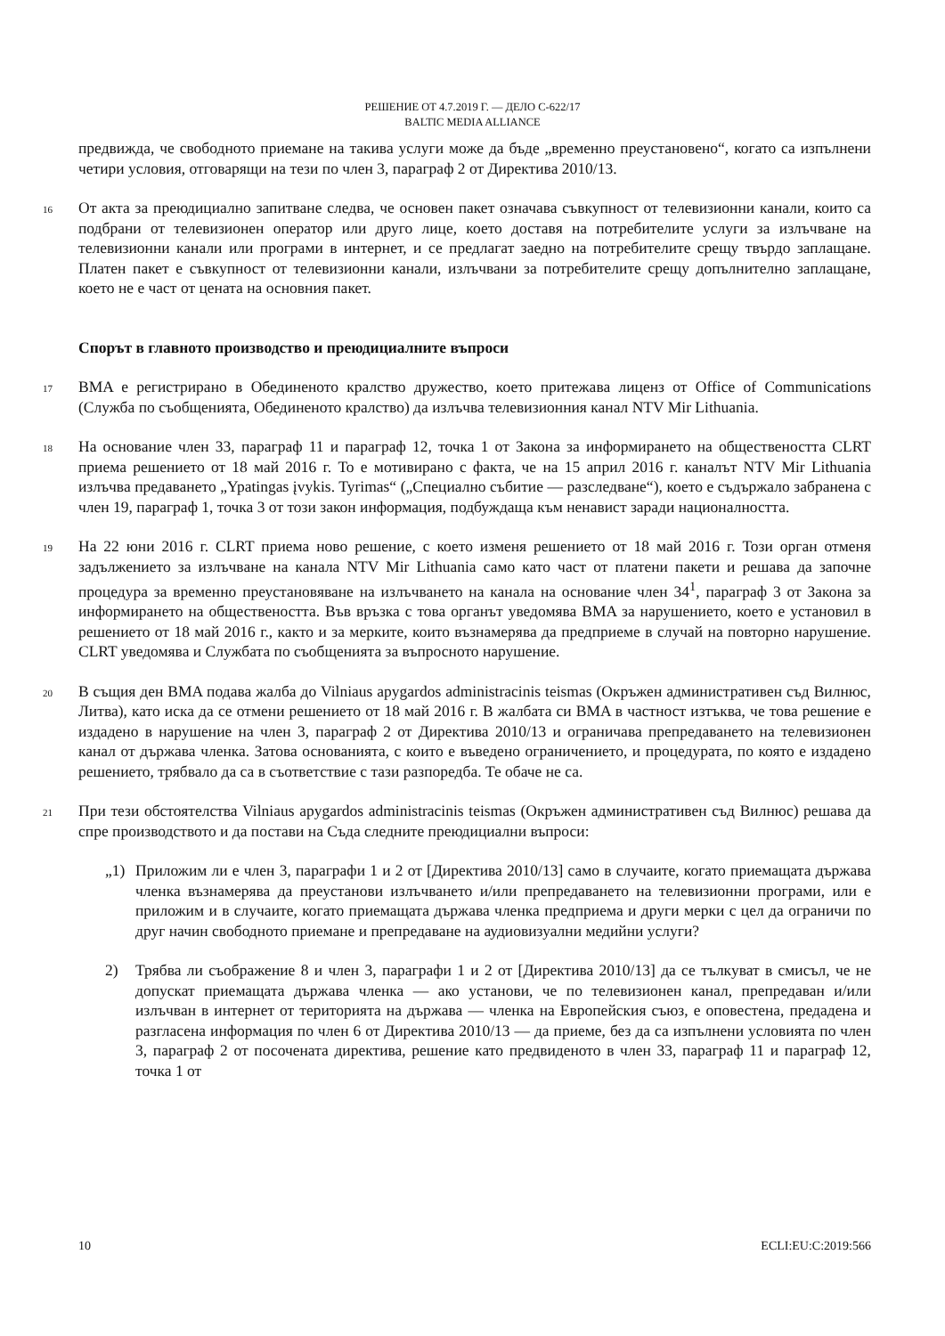РЕШЕНИЕ ОТ 4.7.2019 Г. — ДЕЛО C-622/17
BALTIC MEDIA ALLIANCE
предвижда, че свободното приемане на такива услуги може да бъде „временно преустановено“, когато са изпълнени четири условия, отговарящи на тези по член 3, параграф 2 от Директива 2010/13.
16 От акта за преюдициално запитване следва, че основен пакет означава съвкупност от телевизионни канали, които са подбрани от телевизионен оператор или друго лице, което доставя на потребителите услуги за излъчване на телевизионни канали или програми в интернет, и се предлагат заедно на потребителите срещу твърдо заплащане. Платен пакет е съвкупност от телевизионни канали, излъчвани за потребителите срещу допълнително заплащане, което не е част от цената на основния пакет.
Спорът в главното производство и преюдициалните въпроси
17 BMA е регистрирано в Обединеното кралство дружество, което притежава лиценз от Office of Communications (Служба по съобщенията, Обединеното кралство) да излъчва телевизионния канал NTV Mir Lithuania.
18 На основание член 33, параграф 11 и параграф 12, точка 1 от Закона за информирането на обществеността CLRT приема решението от 18 май 2016 г. То е мотивирано с факта, че на 15 април 2016 г. каналът NTV Mir Lithuania излъчва предаването „Ypatingas įvykis. Tyrimas“ („Специално събитие — разследване“), което е съдържало забранена с член 19, параграф 1, точка 3 от този закон информация, подбуждаща към ненавист заради националността.
19 На 22 юни 2016 г. CLRT приема ново решение, с което изменя решението от 18 май 2016 г. Този орган отменя задължението за излъчване на канала NTV Mir Lithuania само като част от платени пакети и решава да започне процедура за временно преустановяване на излъчването на канала на основание член 34<sup>1</sup>, параграф 3 от Закона за информирането на обществеността. Във връзка с това органът уведомява BMA за нарушението, което е установил в решението от 18 май 2016 г., както и за мерките, които възнамерява да предприеме в случай на повторно нарушение. CLRT уведомява и Службата по съобщенията за въпросното нарушение.
20 В същия ден BMA подава жалба до Vilniaus apygardos administracinis teismas (Окръжен административен съд Вилнюс, Литва), като иска да се отмени решението от 18 май 2016 г. В жалбата си BMA в частност изтъква, че това решение е издадено в нарушение на член 3, параграф 2 от Директива 2010/13 и ограничава препредаването на телевизионен канал от държава членка. Затова основанията, с които е въведено ограничението, и процедурата, по която е издадено решението, трябвало да са в съответствие с тази разпоредба. Те обаче не са.
21 При тези обстоятелства Vilniaus apygardos administracinis teismas (Окръжен административен съд Вилнюс) решава да спре производството и да постави на Съда следните преюдициални въпроси:
„1) Приложим ли е член 3, параграфи 1 и 2 от [Директива 2010/13] само в случаите, когато приемащата държава членка възнамерява да преустанови излъчването и/или препредаването на телевизионни програми, или е приложим и в случаите, когато приемащата държава членка предприема и други мерки с цел да ограничи по друг начин свободното приемане и препредаване на аудиовизуални медийни услуги?
2) Трябва ли съображение 8 и член 3, параграфи 1 и 2 от [Директива 2010/13] да се тълкуват в смисъл, че не допускат приемащата държава членка — ако установи, че по телевизионен канал, препредаван и/или излъчван в интернет от територията на държава — членка на Европейския съюз, е оповестена, предадена и разгласена информация по член 6 от Директива 2010/13 — да приеме, без да са изпълнени условията по член 3, параграф 2 от посочената директива, решение като предвиденото в член 33, параграф 11 и параграф 12, точка 1 от
10 ECLI:EU:C:2019:566